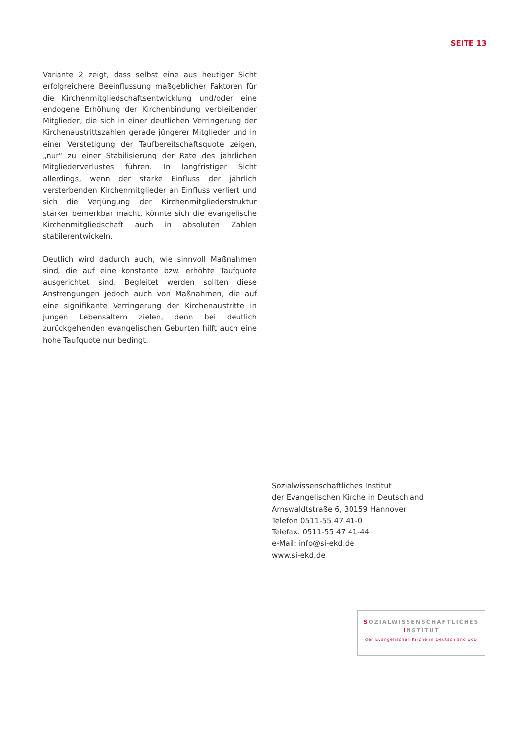SEITE 13
Variante 2 zeigt, dass selbst eine aus heutiger Sicht erfolgreichere Beeinflussung maßgeblicher Faktoren für die Kirchenmitgliedschaftsentwicklung und/oder eine endogene Erhöhung der Kirchenbindung verbleibender Mitglieder, die sich in einer deutlichen Verringerung der Kirchenaustrittszahlen gerade jüngerer Mitglieder und in einer Verstetigung der Taufbereitschaftsquote zeigen, „nur“ zu einer Stabilisierung der Rate des jährlichen Mitgliederverlustes führen. In langfristiger Sicht allerdings, wenn der starke Einfluss der jährlich versterbenden Kirchenmitglieder an Einfluss verliert und sich die Verjüngung der Kirchenmitgliederstruktur stärker bemerkbar macht, könnte sich die evangelische Kirchenmitgliedschaft auch in absoluten Zahlen stabilerentwickeln.
Deutlich wird dadurch auch, wie sinnvoll Maßnahmen sind, die auf eine konstante bzw. erhöhte Taufquote ausgerichtet sind. Begleitet werden sollten diese Anstrengungen jedoch auch von Maßnahmen, die auf eine signifikante Verringerung der Kirchenaustritte in jungen Lebensaltern zielen, denn bei deutlich zurückgehenden evangelischen Geburten hilft auch eine hohe Taufquote nur bedingt.
Sozialwissenschaftliches Institut
der Evangelischen Kirche in Deutschland
Arnswaldtstraße 6, 30159 Hannover
Telefon 0511-55 47 41-0
Telefax: 0511-55 47 41-44
e-Mail: info@si-ekd.de
www.si-ekd.de
SOZIALWISSENSCHAFTLICHES
INSTITUT
der Evangelischen Kirche in Deutschland EKD